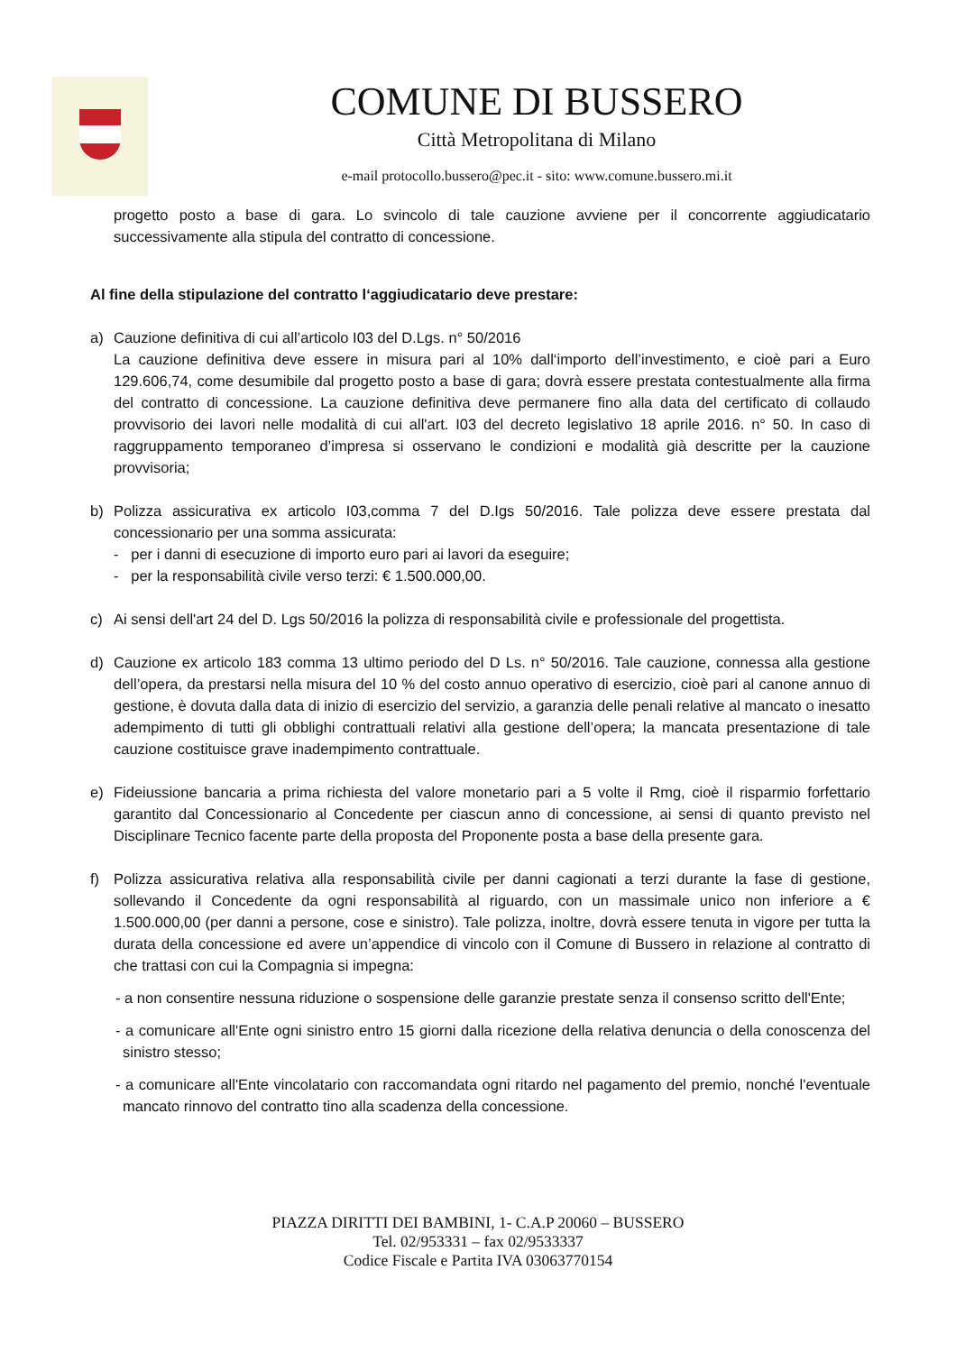COMUNE DI BUSSERO
Città Metropolitana di Milano
e-mail protocollo.bussero@pec.it - sito: www.comune.bussero.mi.it
progetto posto a base di gara. Lo svincolo di tale cauzione avviene per il concorrente aggiudicatario successivamente alla stipula del contratto di concessione.
Al fine della stipulazione del contratto l‘aggiudicatario deve prestare:
a) Cauzione definitiva di cui all’articolo I03 del D.Lgs. n° 50/2016
La cauzione definitiva deve essere in misura pari al 10% dall‘importo dell’investimento, e cioè pari a Euro 129.606,74, come desumibile dal progetto posto a base di gara; dovrà essere prestata contestualmente alla firma del contratto di concessione. La cauzione definitiva deve permanere fino alla data del certificato di collaudo provvisorio dei lavori nelle modalità di cui all'art. I03 del decreto legislativo 18 aprile 2016. n° 50. In caso di raggruppamento temporaneo d’impresa si osservano le condizioni e modalità già descritte per la cauzione provvisoria;
b) Polizza assicurativa ex articolo I03,comma 7 del D.Igs 50/2016. Tale polizza deve essere prestata dal concessionario per una somma assicurata:
- per i danni di esecuzione di importo euro pari ai lavori da eseguire;
- per la responsabilità civile verso terzi: € 1.500.000,00.
c) Ai sensi dell'art 24 del D. Lgs 50/2016 la polizza di responsabilità civile e professionale del progettista.
d) Cauzione ex articolo 183 comma 13 ultimo periodo del D Ls. n° 50/2016. Tale cauzione, connessa alla gestione dell’opera, da prestarsi nella misura del 10 % del costo annuo operativo di esercizio, cioè pari al canone annuo di gestione, è dovuta dalla data di inizio di esercizio del servizio, a garanzia delle penali relative al mancato o inesatto adempimento di tutti gli obblighi contrattuali relativi alla gestione dell’opera; la mancata presentazione di tale cauzione costituisce grave inadempimento contrattuale.
e) Fideiussione bancaria a prima richiesta del valore monetario pari a 5 volte il Rmg, cioè il risparmio forfettario garantito dal Concessionario al Concedente per ciascun anno di concessione, ai sensi di quanto previsto nel Disciplinare Tecnico facente parte della proposta del Proponente posta a base della presente gara.
f) Polizza assicurativa relativa alla responsabilità civile per danni cagionati a terzi durante la fase di gestione, sollevando il Concedente da ogni responsabilità al riguardo, con un massimale unico non inferiore a € 1.500.000,00 (per danni a persone, cose e sinistro). Tale polizza, inoltre, dovrà essere tenuta in vigore per tutta la durata della concessione ed avere un’appendice di vincolo con il Comune di Bussero in relazione al contratto di che trattasi con cui la Compagnia si impegna:
- a non consentire nessuna riduzione o sospensione delle garanzie prestate senza il consenso scritto dell'Ente;
- a comunicare all'Ente ogni sinistro entro 15 giorni dalla ricezione della relativa denuncia o della conoscenza del sinistro stesso;
- a comunicare all'Ente vincolatario con raccomandata ogni ritardo nel pagamento del premio, nonché l'eventuale mancato rinnovo del contratto tino alla scadenza della concessione.
PIAZZA DIRITTI DEI BAMBINI, 1- C.A.P 20060 – BUSSERO
Tel. 02/953331 – fax 02/9533337
Codice Fiscale e Partita IVA 03063770154